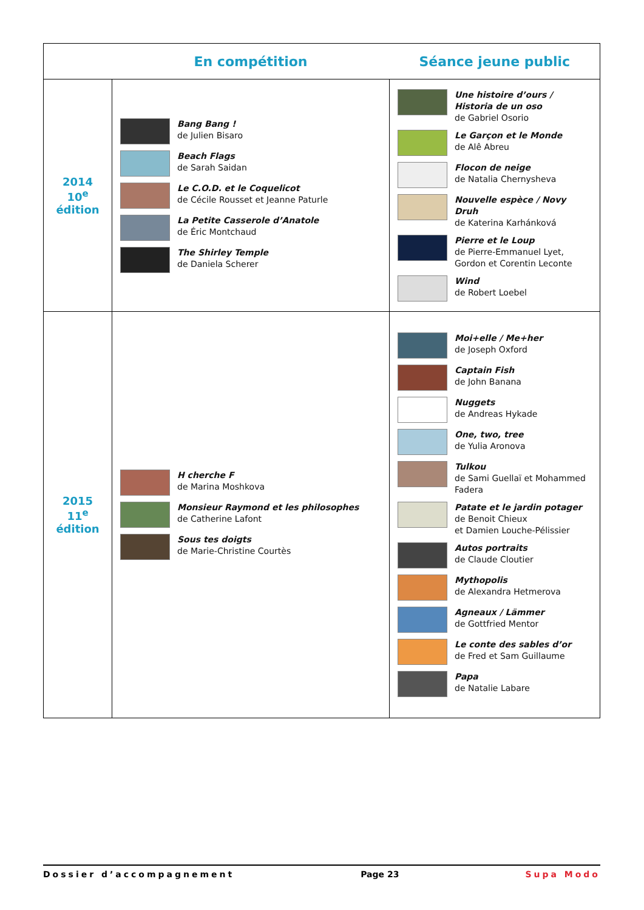| | En compétition | Séance jeune public |
| --- | --- | --- |
| 2014 10<sup>e</sup> édition | Bang Bang ! de Julien Bisaro Beach Flags de Sarah Saidan Le C.O.D. et le Coquelicot de Cécile Rousset et Jeanne Paturle La Petite Casserole d’Anatole de Éric Montchaud The Shirley Temple de Daniela Scherer | Une histoire d’ours / Historia de un oso de Gabriel Osorio Le Garçon et le Monde de Alê Abreu Flocon de neige de Natalia Chernysheva Nouvelle espèce / Novy Druh de Katerina Karhánková Pierre et le Loup de Pierre-Emmanuel Lyet, Gordon et Corentin Leconte Wind de Robert Loebel |
| 2015 11<sup>e</sup> édition | H cherche F de Marina Moshkova Monsieur Raymond et les philosophes de Catherine Lafont Sous tes doigts de Marie-Christine Courtès | Moi+elle / Me+her de Joseph Oxford Captain Fish de John Banana Nuggets de Andreas Hykade One, two, tree de Yulia Aronova Tulkou de Sami Guellaï et Mohammed Fadera Patate et le jardin potager de Benoit Chieux et Damien Louche-Pélissier Autos portraits de Claude Cloutier Mythopolis de Alexandra Hetmerova Agneaux / Lämmer de Gottfried Mentor Le conte des sables d’or de Fred et Sam Guillaume Papa de Natalie Labare |
Dossier d’accompagnement Page 23 Supa Modo